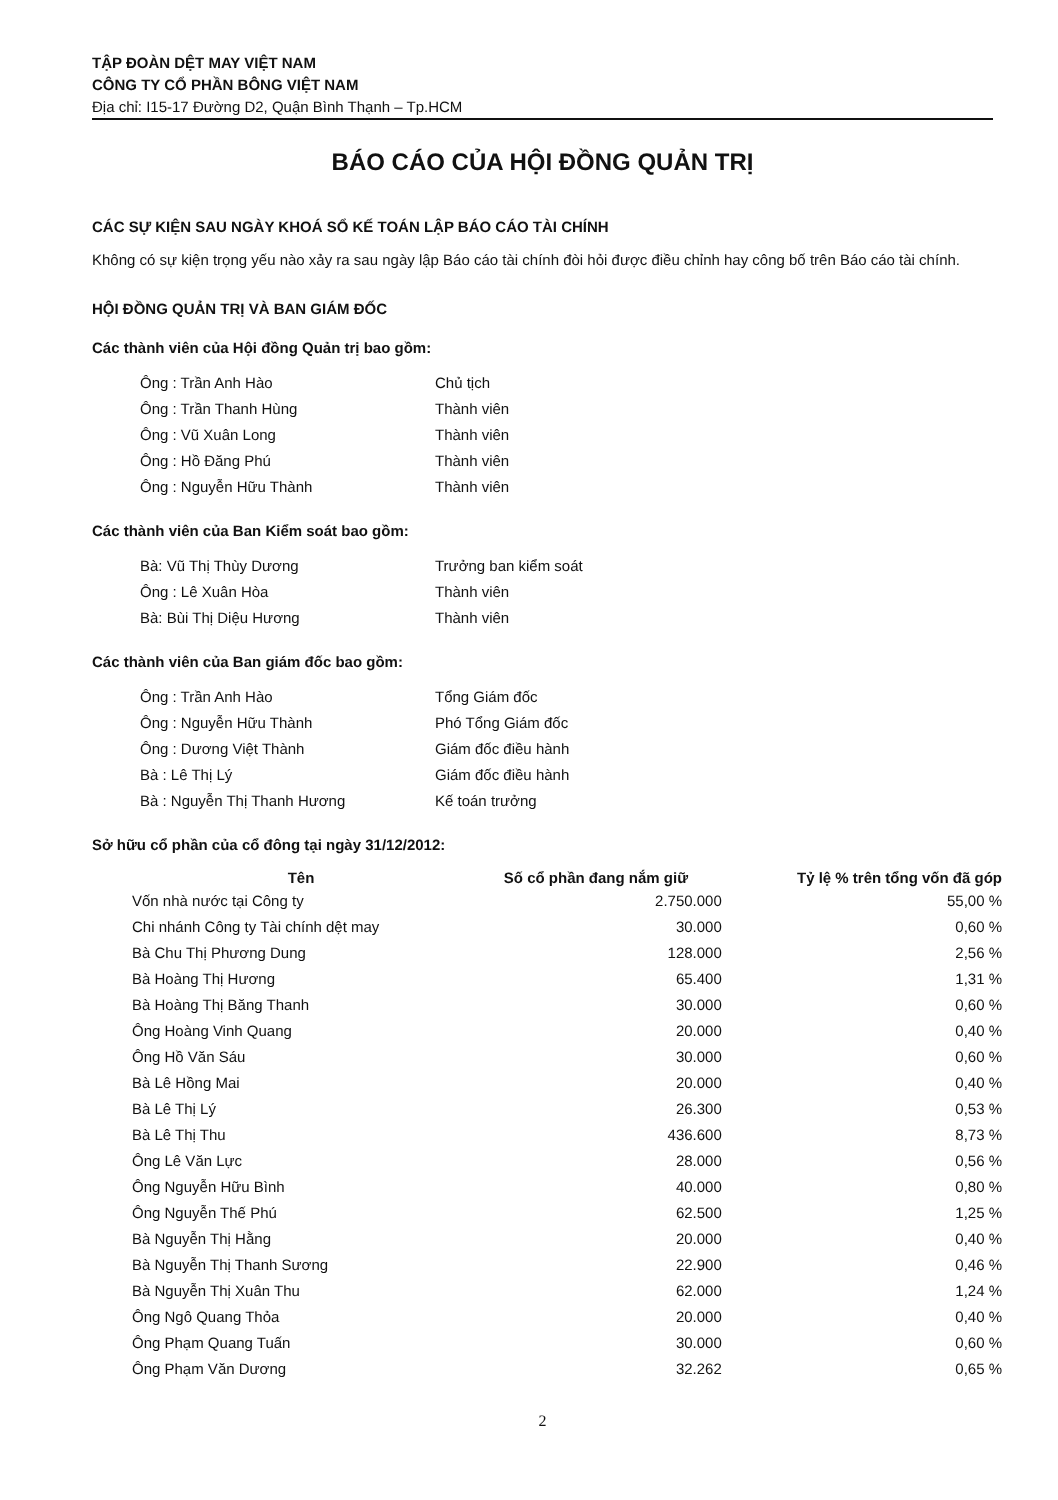TẬP ĐOÀN DỆT MAY VIỆT NAM
CÔNG TY CỔ PHẦN BÔNG VIỆT NAM
Địa chỉ: I15-17 Đường D2, Quận Bình Thạnh – Tp.HCM
BÁO CÁO CỦA HỘI ĐỒNG QUẢN TRỊ
CÁC SỰ KIỆN SAU NGÀY KHOÁ SỔ KẾ TOÁN LẬP BÁO CÁO TÀI CHÍNH
Không có sự kiện trọng yếu nào xảy ra sau ngày lập Báo cáo tài chính đòi hỏi được điều chỉnh hay công bố trên Báo cáo tài chính.
HỘI ĐỒNG QUẢN TRỊ VÀ BAN GIÁM ĐỐC
Các thành viên của Hội đồng Quản trị bao gồm:
| Ông : Trần Anh Hào | Chủ tịch |
| Ông : Trần Thanh Hùng | Thành viên |
| Ông : Vũ Xuân Long | Thành viên |
| Ông : Hồ Đăng Phú | Thành viên |
| Ông : Nguyễn Hữu Thành | Thành viên |
Các thành viên của Ban Kiểm soát bao gồm:
| Bà: Vũ Thị Thùy Dương | Trưởng ban kiểm soát |
| Ông : Lê Xuân Hòa | Thành viên |
| Bà: Bùi Thị Diệu Hương | Thành viên |
Các thành viên của Ban giám đốc bao gồm:
| Ông : Trần Anh Hào | Tổng Giám đốc |
| Ông : Nguyễn Hữu Thành | Phó Tổng Giám đốc |
| Ông : Dương Việt Thành | Giám đốc điều hành |
| Bà : Lê Thị Lý | Giám đốc điều hành |
| Bà : Nguyễn Thị Thanh Hương | Kế toán trưởng |
Sở hữu cổ phần của cổ đông tại ngày 31/12/2012:
| Tên | Số cổ phần đang nắm giữ | Tỷ lệ % trên tổng vốn đã góp |
| --- | --- | --- |
| Vốn nhà nước tại Công ty | 2.750.000 | 55,00 % |
| Chi nhánh Công ty Tài chính dệt may | 30.000 | 0,60 % |
| Bà Chu Thị Phương Dung | 128.000 | 2,56 % |
| Bà Hoàng Thị Hương | 65.400 | 1,31 % |
| Bà Hoàng Thị Băng Thanh | 30.000 | 0,60 % |
| Ông Hoàng Vinh Quang | 20.000 | 0,40 % |
| Ông Hồ Văn Sáu | 30.000 | 0,60 % |
| Bà Lê Hồng Mai | 20.000 | 0,40 % |
| Bà Lê Thị Lý | 26.300 | 0,53 % |
| Bà Lê Thị Thu | 436.600 | 8,73 % |
| Ông Lê Văn Lực | 28.000 | 0,56 % |
| Ông Nguyễn Hữu Bình | 40.000 | 0,80 % |
| Ông Nguyễn Thế Phú | 62.500 | 1,25 % |
| Bà Nguyễn Thị Hằng | 20.000 | 0,40 % |
| Bà Nguyễn Thị Thanh Sương | 22.900 | 0,46 % |
| Bà Nguyễn Thị Xuân Thu | 62.000 | 1,24 % |
| Ông Ngô Quang Thỏa | 20.000 | 0,40 % |
| Ông Phạm Quang Tuấn | 30.000 | 0,60 % |
| Ông Phạm Văn Dương | 32.262 | 0,65 % |
2